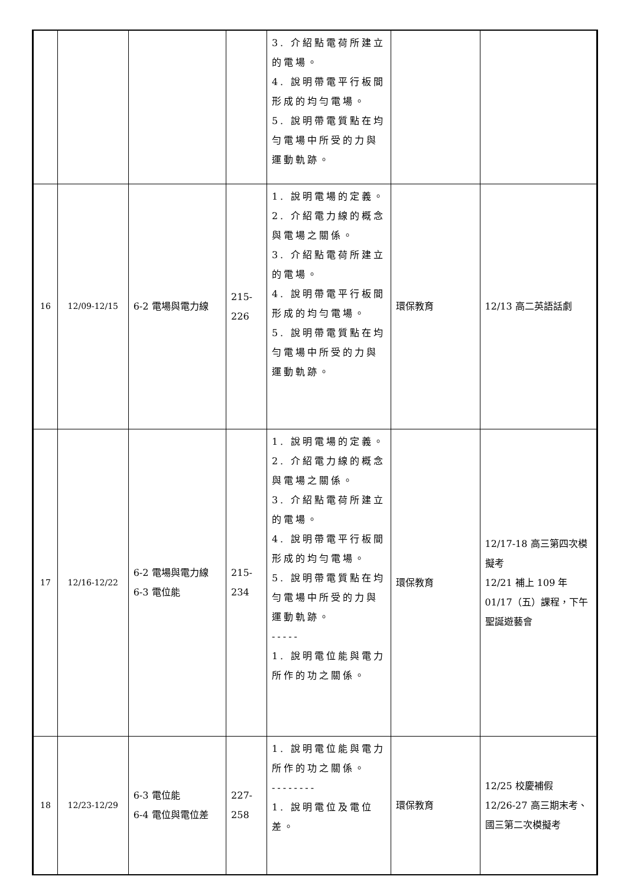| | | | | 3. 介紹點電荷所建立的電場。 4. 說明帶電平行板間形成的均勻電場。 5. 說明帶電質點在均勻電場中所受的力與運動軌跡。 | | |
| 16 | 12/09-12/15 | 6-2 電場與電力線 | 215-226 | 1. 說明電場的定義。 2. 介紹電力線的概念與電場之關係。 3. 介紹點電荷所建立的電場。 4. 說明帶電平行板間形成的均勻電場。 5. 說明帶電質點在均勻電場中所受的力與運動軌跡。 | 環保教育 | 12/13 高二英語話劇 |
| 17 | 12/16-12/22 | 6-2 電場與電力線 6-3 電位能 | 215-234 | 1. 說明電場的定義。 2. 介紹電力線的概念與電場之關係。 3. 介紹點電荷所建立的電場。 4. 說明帶電平行板間形成的均勻電場。 5. 說明帶電質點在均勻電場中所受的力與運動軌跡。 ----- 1. 說明電位能與電力所作的功之關係。 | 環保教育 | 12/17-18 高三第四次模擬考 12/21 補上 109 年 01/17（五）課程，下午聖誕遊藝會 |
| 18 | 12/23-12/29 | 6-3 電位能 6-4 電位與電位差 | 227-258 | 1. 說明電位能與電力所作的功之關係。 -------- 1. 說明電位及電位差。 | 環保教育 | 12/25 校慶補假 12/26-27 高三期末考、國三第二次模擬考 |